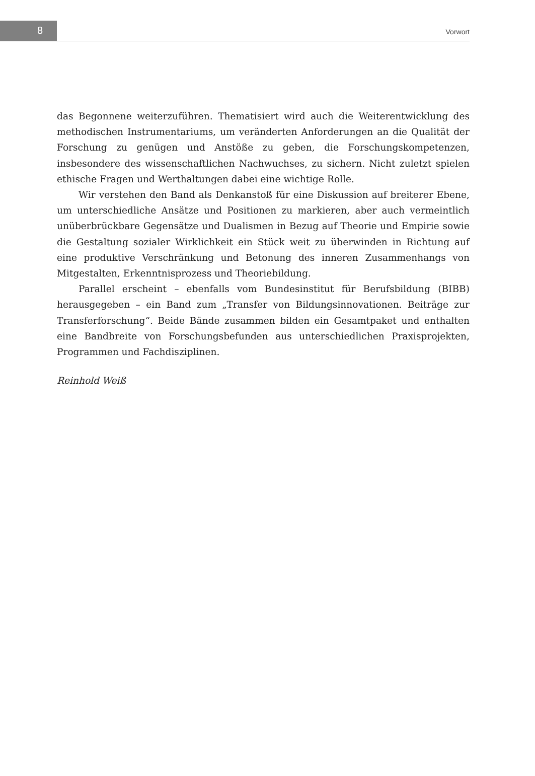8 Vorwort
das Begonnene weiterzuführen. Thematisiert wird auch die Weiterentwicklung des methodischen Instrumentariums, um veränderten Anforderungen an die Qualität der Forschung zu genügen und Anstöße zu geben, die Forschungskompetenzen, insbesondere des wissenschaftlichen Nachwuchses, zu sichern. Nicht zuletzt spielen ethische Fragen und Werthaltungen dabei eine wichtige Rolle.
Wir verstehen den Band als Denkanstoß für eine Diskussion auf breiterer Ebene, um unterschiedliche Ansätze und Positionen zu markieren, aber auch vermeintlich unüberbrückbare Gegensätze und Dualismen in Bezug auf Theorie und Empirie sowie die Gestaltung sozialer Wirklichkeit ein Stück weit zu überwinden in Richtung auf eine produktive Verschränkung und Betonung des inneren Zusammenhangs von Mitgestalten, Erkenntnisprozess und Theoriebildung.
Parallel erscheint – ebenfalls vom Bundesinstitut für Berufsbildung (BIBB) herausgegeben – ein Band zum „Transfer von Bildungsinnovationen. Beiträge zur Transferforschung“. Beide Bände zusammen bilden ein Gesamtpaket und enthalten eine Bandbreite von Forschungsbefunden aus unterschiedlichen Praxisprojekten, Programmen und Fachdisziplinen.
Reinhold Weiß